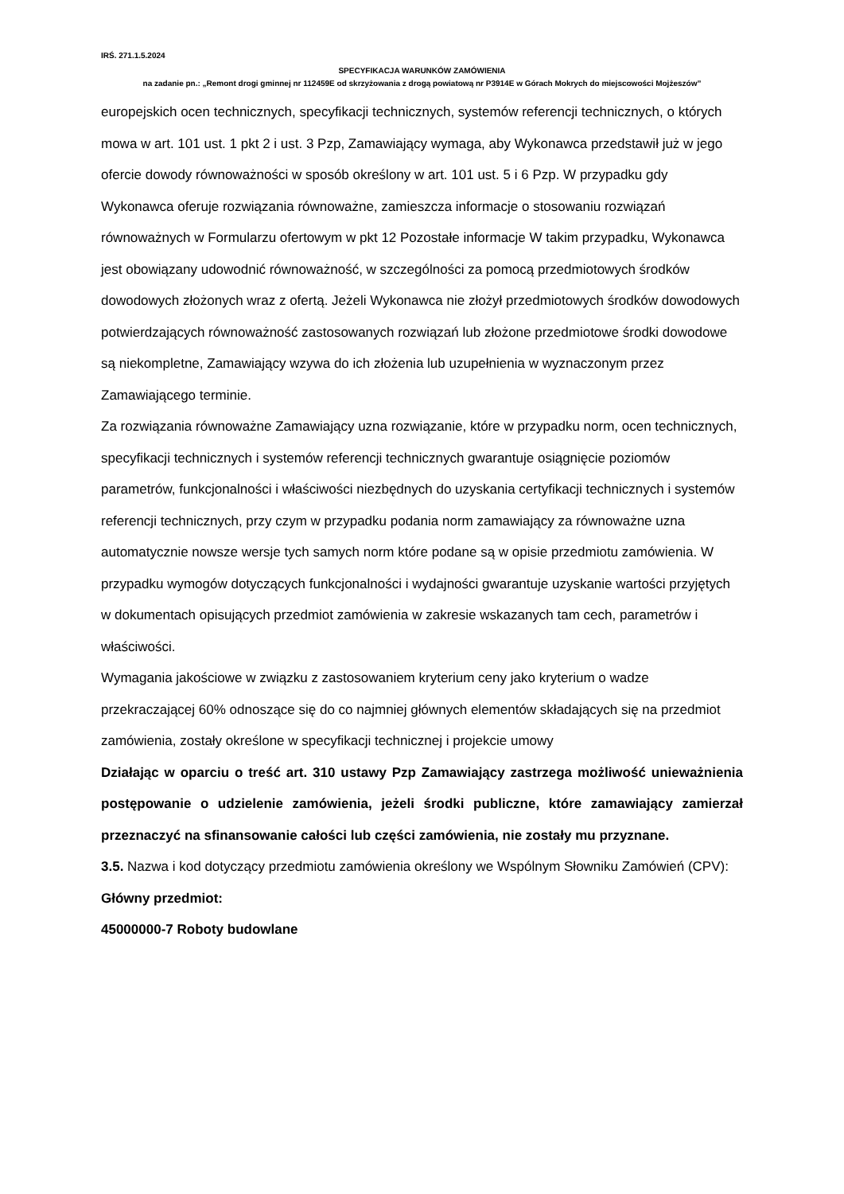IRŚ. 271.1.5.2024
SPECYFIKACJA WARUNKÓW ZAMÓWIENIA
na zadanie pn.: „Remont drogi gminnej nr 112459E od skrzyżowania z drogą powiatową nr P3914E w Górach Mokrych do miejscowości Mojżeszów”
europejskich ocen technicznych, specyfikacji technicznych, systemów referencji technicznych, o których mowa w art. 101 ust. 1 pkt 2 i ust. 3 Pzp, Zamawiający wymaga, aby Wykonawca przedstawił już w jego ofercie dowody równoważności w sposób określony w art. 101 ust. 5 i 6 Pzp. W przypadku gdy Wykonawca oferuje rozwiązania równoważne, zamieszcza informacje o stosowaniu rozwiązań równoważnych w Formularzu ofertowym w pkt 12 Pozostałe informacje W takim przypadku, Wykonawca jest obowiązany udowodnić równoważność, w szczególności za pomocą przedmiotowych środków dowodowych złożonych wraz z ofertą. Jeżeli Wykonawca nie złożył przedmiotowych środków dowodowych potwierdzających równoważność zastosowanych rozwiązań lub złożone przedmiotowe środki dowodowe są niekompletne, Zamawiający wzywa do ich złożenia lub uzupełnienia w wyznaczonym przez Zamawiającego terminie.
Za rozwiązania równoważne Zamawiający uzna rozwiązanie, które w przypadku norm, ocen technicznych, specyfikacji technicznych i systemów referencji technicznych gwarantuje osiągnięcie poziomów parametrów, funkcjonalności i właściwości niezbędnych do uzyskania certyfikacji technicznych i systemów referencji technicznych, przy czym w przypadku podania norm zamawiający za równoważne uzna automatycznie nowsze wersje tych samych norm które podane są w opisie przedmiotu zamówienia. W przypadku wymogów dotyczących funkcjonalności i wydajności gwarantuje uzyskanie wartości przyjętych w dokumentach opisujących przedmiot zamówienia w zakresie wskazanych tam cech, parametrów i właściwości.
Wymagania jakościowe w związku z zastosowaniem kryterium ceny jako kryterium o wadze przekraczającej 60% odnoszące się do co najmniej głównych elementów składających się na przedmiot zamówienia, zostały określone w specyfikacji technicznej i projekcie umowy
Działając w oparciu o treść art. 310 ustawy Pzp Zamawiający zastrzega możliwość unieważnienia postępowanie o udzielenie zamówienia, jeżeli środki publiczne, które zamawiający zamierzał przeznaczyć na sfinansowanie całości lub części zamówienia, nie zostały mu przyznane.
3.5. Nazwa i kod dotyczący przedmiotu zamówienia określony we Wspólnym Słowniku Zamówień (CPV):
Główny przedmiot:
45000000-7 Roboty budowlane